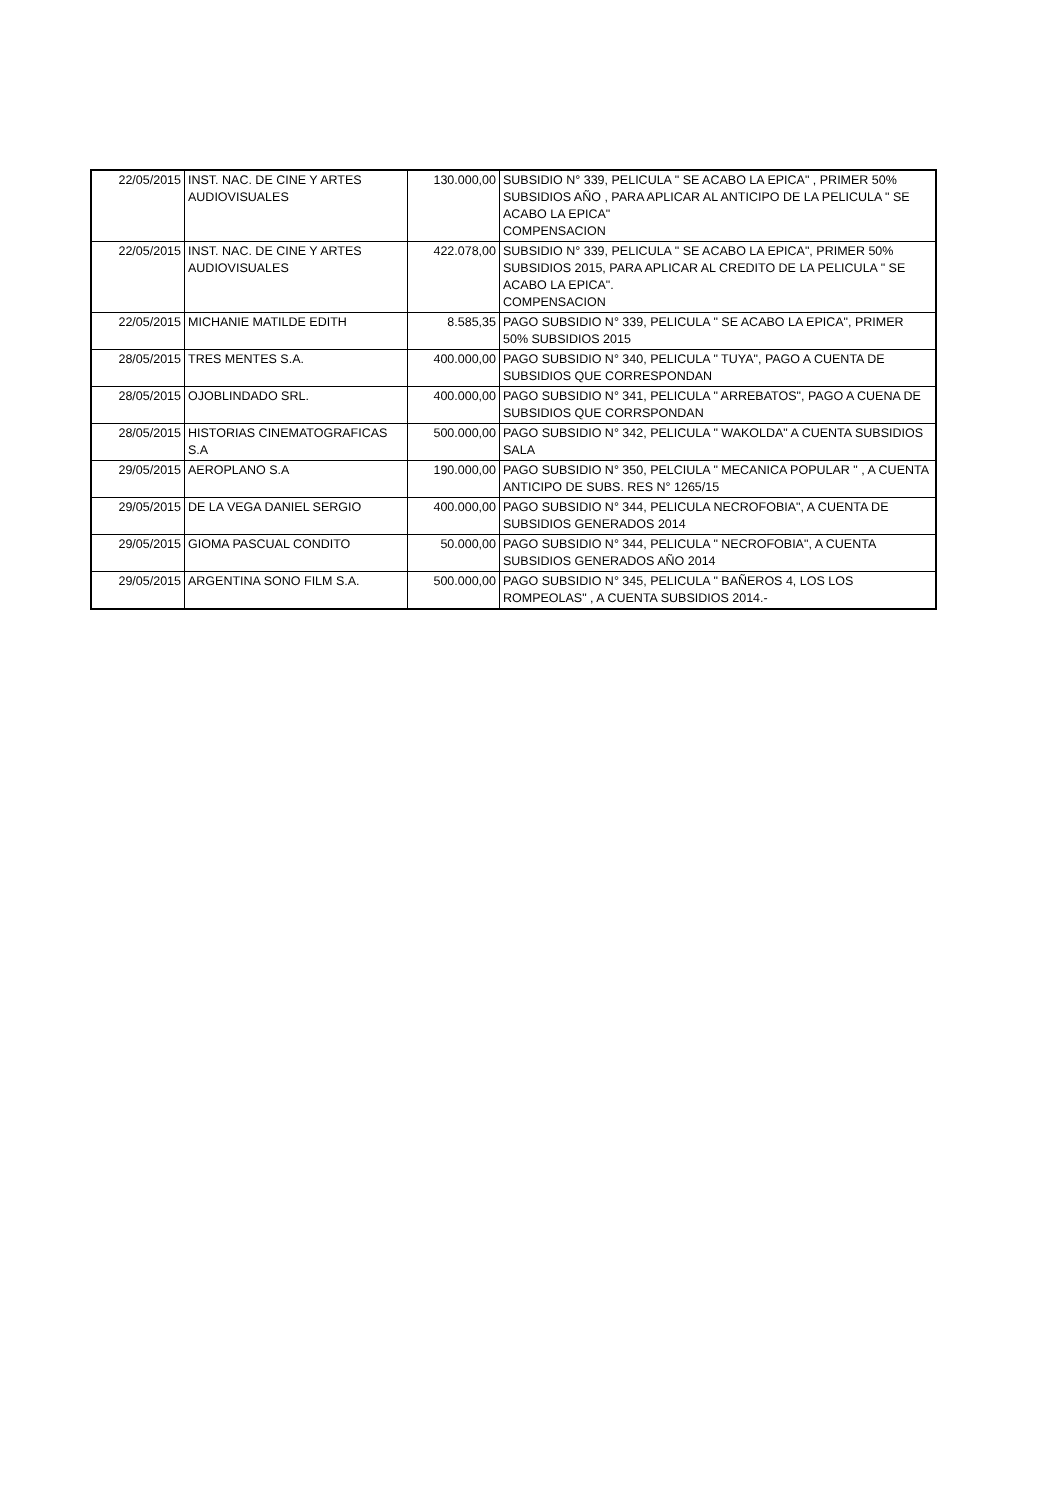| 22/05/2015 | INST. NAC. DE CINE Y ARTES AUDIOVISUALES | 130.000,00 | SUBSIDIO N° 339, PELICULA " SE ACABO LA EPICA" , PRIMER 50% SUBSIDIOS AÑO , PARA APLICAR AL ANTICIPO DE LA PELICULA " SE ACABO LA EPICA" COMPENSACION |
| 22/05/2015 | INST. NAC. DE CINE Y ARTES AUDIOVISUALES | 422.078,00 | SUBSIDIO N° 339, PELICULA " SE ACABO LA EPICA", PRIMER 50% SUBSIDIOS 2015, PARA APLICAR AL CREDITO DE LA PELICULA " SE ACABO LA EPICA". COMPENSACION |
| 22/05/2015 | MICHANIE MATILDE EDITH | 8.585,35 | PAGO SUBSIDIO N° 339, PELICULA " SE ACABO LA EPICA", PRIMER 50% SUBSIDIOS 2015 |
| 28/05/2015 | TRES MENTES S.A. | 400.000,00 | PAGO SUBSIDIO N° 340, PELICULA " TUYA", PAGO A CUENTA DE SUBSIDIOS QUE CORRESPONDAN |
| 28/05/2015 | OJOBLINDADO SRL. | 400.000,00 | PAGO SUBSIDIO N° 341, PELICULA " ARREBATOS", PAGO A CUENA DE SUBSIDIOS QUE CORRSPONDAN |
| 28/05/2015 | HISTORIAS CINEMATOGRAFICAS S.A | 500.000,00 | PAGO SUBSIDIO N° 342, PELICULA " WAKOLDA" A CUENTA SUBSIDIOS SALA |
| 29/05/2015 | AEROPLANO S.A | 190.000,00 | PAGO SUBSIDIO N° 350, PELCIULA " MECANICA POPULAR " , A CUENTA ANTICIPO DE SUBS. RES N° 1265/15 |
| 29/05/2015 | DE LA VEGA DANIEL SERGIO | 400.000,00 | PAGO SUBSIDIO N° 344, PELICULA NECROFOBIA", A CUENTA DE SUBSIDIOS GENERADOS 2014 |
| 29/05/2015 | GIOMA PASCUAL CONDITO | 50.000,00 | PAGO SUBSIDIO N° 344, PELICULA " NECROFOBIA", A CUENTA SUBSIDIOS GENERADOS AÑO 2014 |
| 29/05/2015 | ARGENTINA SONO FILM S.A. | 500.000,00 | PAGO SUBSIDIO N° 345, PELICULA " BAÑEROS 4, LOS LOS ROMPEOLAS" , A CUENTA SUBSIDIOS 2014.- |